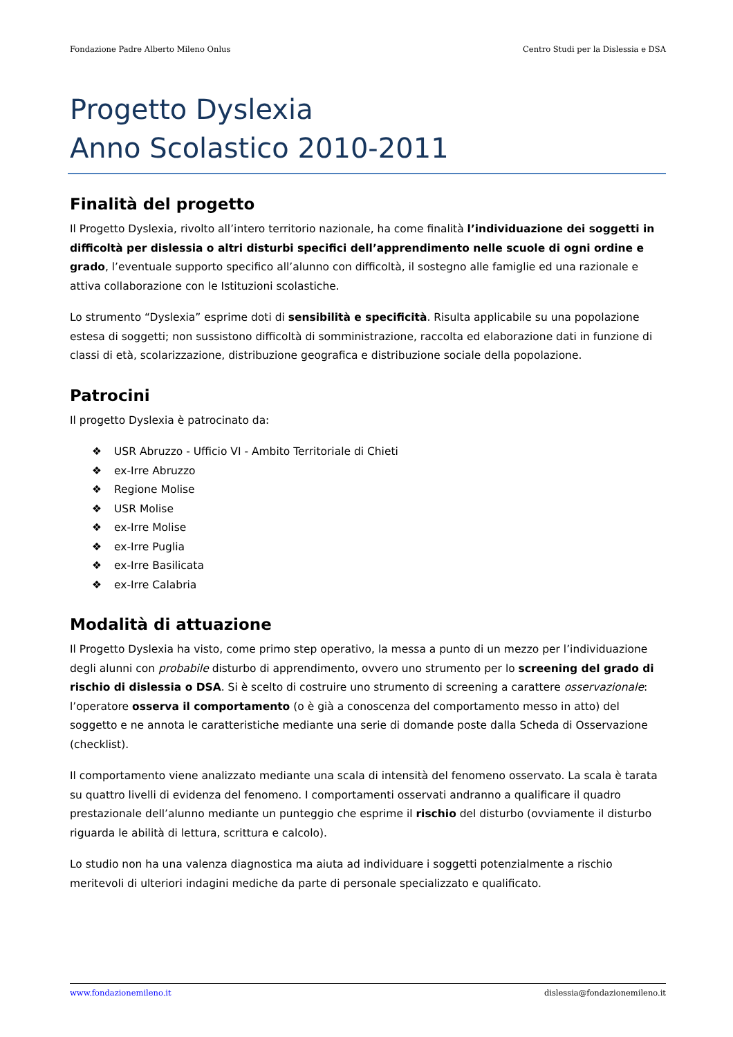Fondazione Padre Alberto Mileno Onlus Centro Studi per la Dislessia e DSA
Progetto Dyslexia
Anno Scolastico 2010-2011
Finalità del progetto
Il Progetto Dyslexia, rivolto all’intero territorio nazionale, ha come finalità l’individuazione dei soggetti in difficoltà per dislessia o altri disturbi specifici dell’apprendimento nelle scuole di ogni ordine e grado, l’eventuale supporto specifico all’alunno con difficoltà, il sostegno alle famiglie ed una razionale e attiva collaborazione con le Istituzioni scolastiche.
Lo strumento “Dyslexia” esprime doti di sensibilità e specificità. Risulta applicabile su una popolazione estesa di soggetti; non sussistono difficoltà di somministrazione, raccolta ed elaborazione dati in funzione di classi di età, scolarizzazione, distribuzione geografica e distribuzione sociale della popolazione.
Patrocini
Il progetto Dyslexia è patrocinato da:
❖ USR Abruzzo - Ufficio VI - Ambito Territoriale di Chieti
❖ ex-Irre Abruzzo
❖ Regione Molise
❖ USR Molise
❖ ex-Irre Molise
❖ ex-Irre Puglia
❖ ex-Irre Basilicata
❖ ex-Irre Calabria
Modalità di attuazione
Il Progetto Dyslexia ha visto, come primo step operativo, la messa a punto di un mezzo per l’individuazione degli alunni con probabile disturbo di apprendimento, ovvero uno strumento per lo screening del grado di rischio di dislessia o DSA. Si è scelto di costruire uno strumento di screening a carattere osservazionale: l’operatore osserva il comportamento (o è già a conoscenza del comportamento messo in atto) del soggetto e ne annota le caratteristiche mediante una serie di domande poste dalla Scheda di Osservazione (checklist).
Il comportamento viene analizzato mediante una scala di intensità del fenomeno osservato. La scala è tarata su quattro livelli di evidenza del fenomeno. I comportamenti osservati andranno a qualificare il quadro prestazionale dell’alunno mediante un punteggio che esprime il rischio del disturbo (ovviamente il disturbo riguarda le abilità di lettura, scrittura e calcolo).
Lo studio non ha una valenza diagnostica ma aiuta ad individuare i soggetti potenzialmente a rischio meritevoli di ulteriori indagini mediche da parte di personale specializzato e qualificato.
www.fondazionemileno.it dislessia@fondazionemileno.it